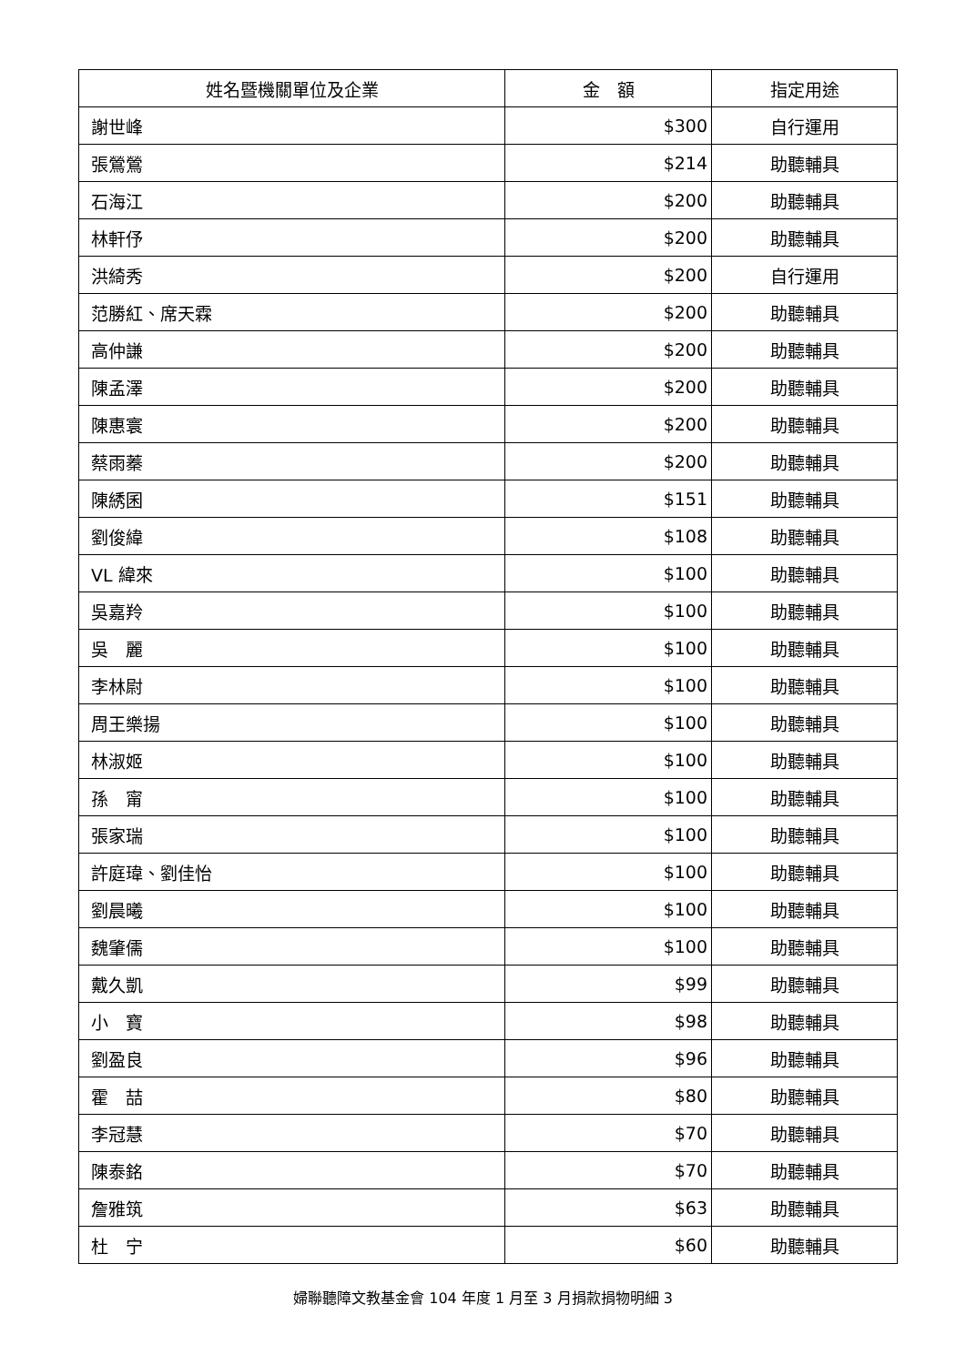| 姓名暨機關單位及企業 | 金 額 | 指定用途 |
| --- | --- | --- |
| 謝世峰 | $300 | 自行運用 |
| 張鶯鶯 | $214 | 助聽輔具 |
| 石海江 | $200 | 助聽輔具 |
| 林軒伃 | $200 | 助聽輔具 |
| 洪綺秀 | $200 | 自行運用 |
| 范勝紅、席天霖 | $200 | 助聽輔具 |
| 高仲謙 | $200 | 助聽輔具 |
| 陳孟澤 | $200 | 助聽輔具 |
| 陳惠寰 | $200 | 助聽輔具 |
| 蔡雨蓁 | $200 | 助聽輔具 |
| 陳綉囷 | $151 | 助聽輔具 |
| 劉俊緯 | $108 | 助聽輔具 |
| VL 緯來 | $100 | 助聽輔具 |
| 吳嘉羚 | $100 | 助聽輔具 |
| 吳 麗 | $100 | 助聽輔具 |
| 李林尉 | $100 | 助聽輔具 |
| 周王樂揚 | $100 | 助聽輔具 |
| 林淑姬 | $100 | 助聽輔具 |
| 孫 甯 | $100 | 助聽輔具 |
| 張家瑞 | $100 | 助聽輔具 |
| 許庭瑋、劉佳怡 | $100 | 助聽輔具 |
| 劉晨曦 | $100 | 助聽輔具 |
| 魏肇儒 | $100 | 助聽輔具 |
| 戴久凱 | $99 | 助聽輔具 |
| 小 寶 | $98 | 助聽輔具 |
| 劉盈良 | $96 | 助聽輔具 |
| 霍 喆 | $80 | 助聽輔具 |
| 李冠慧 | $70 | 助聽輔具 |
| 陳泰銘 | $70 | 助聽輔具 |
| 詹雅筑 | $63 | 助聽輔具 |
| 杜 宁 | $60 | 助聽輔具 |
婦聯聽障文教基金會 104 年度 1 月至 3 月捐款捐物明細 3